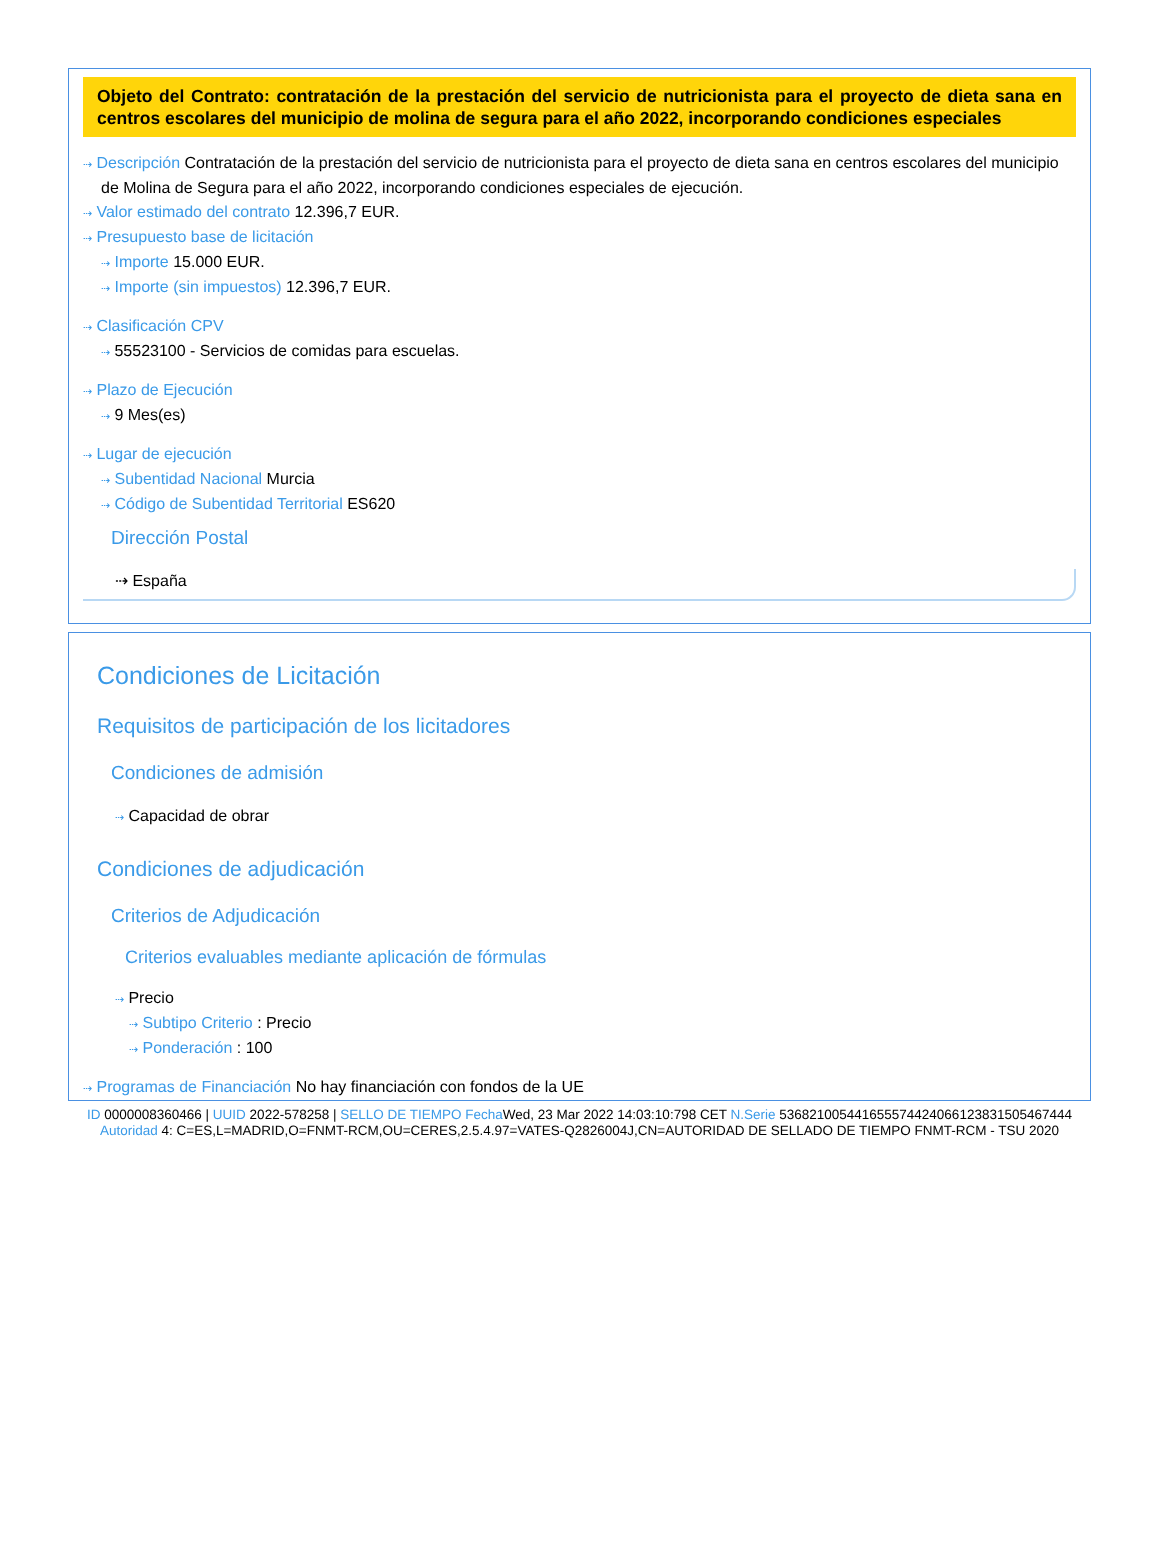Objeto del Contrato: contratación de la prestación del servicio de nutricionista para el proyecto de dieta sana en centros escolares del municipio de molina de segura para el año 2022, incorporando condiciones especiales
⇢ Descripción Contratación de la prestación del servicio de nutricionista para el proyecto de dieta sana en centros escolares del municipio de Molina de Segura para el año 2022, incorporando condiciones especiales de ejecución.
⇢ Valor estimado del contrato 12.396,7 EUR.
⇢ Presupuesto base de licitación
⇢ Importe 15.000 EUR.
⇢ Importe (sin impuestos) 12.396,7 EUR.
⇢ Clasificación CPV
⇢ 55523100 - Servicios de comidas para escuelas.
⇢ Plazo de Ejecución
⇢ 9 Mes(es)
⇢ Lugar de ejecución
⇢ Subentidad Nacional Murcia
⇢ Código de Subentidad Territorial ES620
Dirección Postal
⇢ España
Condiciones de Licitación
Requisitos de participación de los licitadores
Condiciones de admisión
⇢ Capacidad de obrar
Condiciones de adjudicación
Criterios de Adjudicación
Criterios evaluables mediante aplicación de fórmulas
⇢ Precio
⇢ Subtipo Criterio : Precio
⇢ Ponderación : 100
⇢ Programas de Financiación No hay financiación con fondos de la UE
ID 0000008360466 | UUID 2022-578258 | SELLO DE TIEMPO Fecha Wed, 23 Mar 2022 14:03:10:798 CET N.Serie 536821005441655574424066123831505467444 Autoridad 4: C=ES,L=MADRID,O=FNMT-RCM,OU=CERES,2.5.4.97=VATES-Q2826004J,CN=AUTORIDAD DE SELLADO DE TIEMPO FNMT-RCM - TSU 2020